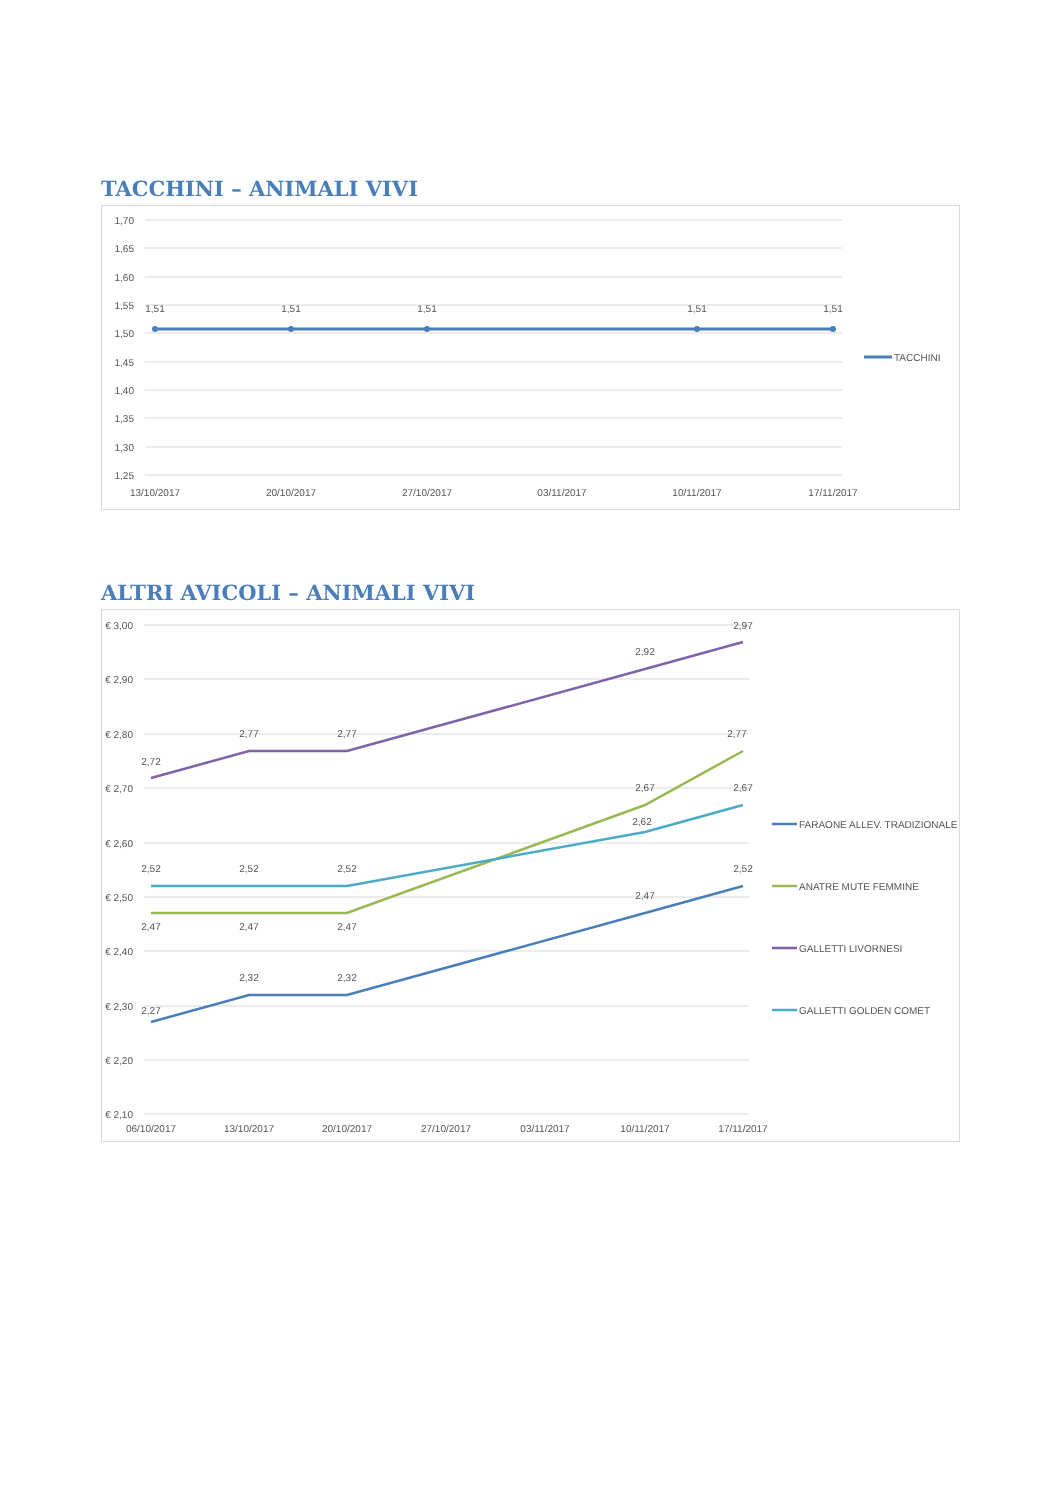TACCHINI – ANIMALI VIVI
1,70
1,65
1,60
1,55
1,50
1,45
1,40
1,35
1,30
1,25
1,51
1,51
1,51
1,51
1,51
13/10/2017
20/10/2017
27/10/2017
03/11/2017
10/11/2017
17/11/2017
TACCHINI
ALTRI AVICOLI – ANIMALI VIVI
€ 3,00
€ 2,90
€ 2,80
€ 2,70
€ 2,60
€ 2,50
€ 2,40
€ 2,30
€ 2,20
€ 2,10
2,27
2,32
2,32
2,47
2,52
2,47
2,47
2,47
2,67
2,77
2,72
2,77
2,77
2,92
2,97
2,52
2,52
2,52
2,62
2,67
06/10/2017
13/10/2017
20/10/2017
27/10/2017
03/11/2017
10/11/2017
17/11/2017
FARAONE ALLEV. TRADIZIONALE
ANATRE MUTE FEMMINE
GALLETTI LIVORNESI
GALLETTI GOLDEN COMET